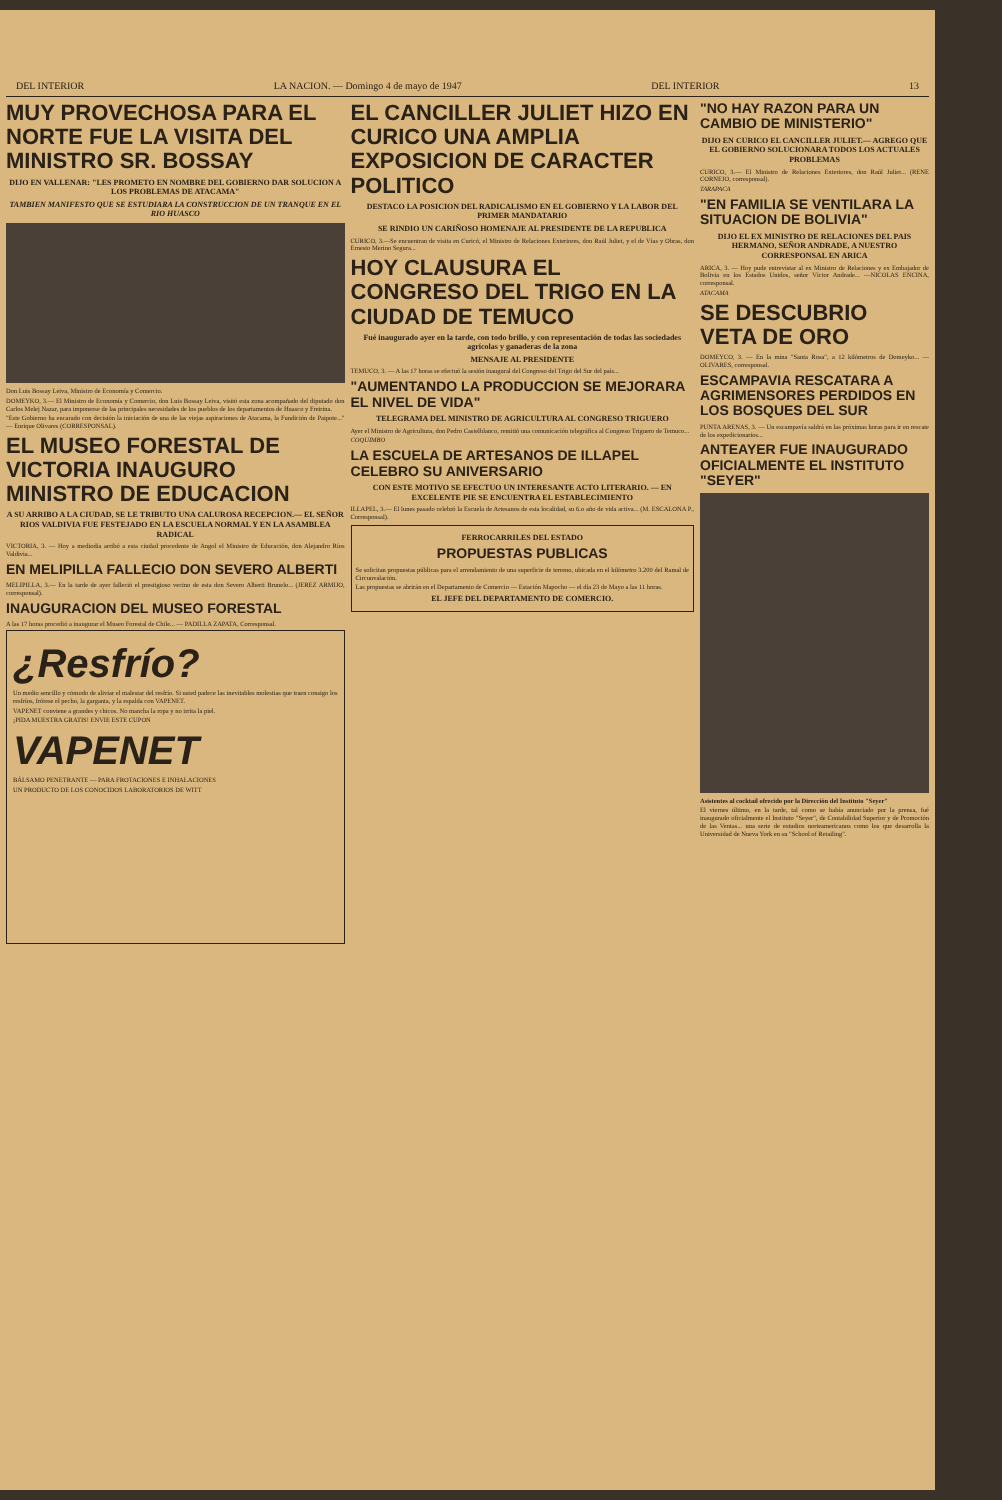DEL INTERIOR LA NACION. — Domingo 4 de mayo de 1947 DEL INTERIOR 13
MUY PROVECHOSA PARA EL NORTE FUE LA VISITA DEL MINISTRO SR. BOSSAY
DIJO EN VALLENAR: "LES PROMETO EN NOMBRE DEL GOBIERNO DAR SOLUCION A LOS PROBLEMAS DE ATACAMA"
TAMBIEN MANIFESTO QUE SE ESTUDIARA LA CONSTRUCCION DE UN TRANQUE EN EL RIO HUASCO
Don Luis Bossay Leiva, Ministro de Economía y Comercio.
DOMEYKO, 3.— El Ministro de Economía y Comercio, don Luis Bossay Leiva, visitó esta zona acompañado del diputado don Carlos Melej Nazar, para imponerse de las principales necesidades de los pueblos de los departamentos de Huasco y Freirina.
"Este Gobierno ha encarado con decisión la iniciación de una de las viejas aspiraciones de Atacama, la Fundición de Paipote..." — Enrique Olivares (CORRESPONSAL).
EL MUSEO FORESTAL DE VICTORIA INAUGURO MINISTRO DE EDUCACION
A SU ARRIBO A LA CIUDAD, SE LE TRIBUTO UNA CALUROSA RECEPCION.— EL SEÑOR RIOS VALDIVIA FUE FESTEJADO EN LA ESCUELA NORMAL Y EN LA ASAMBLEA RADICAL
VICTORIA, 3. — Hoy a mediodía arribó a esta ciudad procedente de Angol el Ministro de Educación, don Alejandro Ríos Valdivia...
EN MELIPILLA FALLECIO DON SEVERO ALBERTI
MELIPILLA, 3.— En la tarde de ayer falleció el prestigioso vecino de esta don Severo Alberti Brunelo... (JEREZ ARMIJO, corresponsal).
INAUGURACION DEL MUSEO FORESTAL
A las 17 horas procedió a inaugurar el Museo Forestal de Chile... — PADILLA ZAPATA, Corresponsal.
¿Resfrío?
Un medio sencillo y cómodo de aliviar el malestar del resfrío. Si usted padece las inevitables molestias que traen consigo los resfríos, frótese el pecho, la garganta, y la espalda con VAPENET.
VAPENET conviene a grandes y chicos. No mancha la ropa y no irrita la piel.
¡PIDA MUESTRA GRATIS! ENVIE ESTE CUPON
VAPENET
BÁLSAMO PENETRANTE — PARA FROTACIONES E INHALACIONES
UN PRODUCTO DE LOS CONOCIDOS LABORATORIOS DE WITT
EL CANCILLER JULIET HIZO EN CURICO UNA AMPLIA EXPOSICION DE CARACTER POLITICO
DESTACO LA POSICION DEL RADICALISMO EN EL GOBIERNO Y LA LABOR DEL PRIMER MANDATARIO
SE RINDIO UN CARIÑOSO HOMENAJE AL PRESIDENTE DE LA REPUBLICA
CURICO, 3.—Se encuentran de visita en Curicó, el Ministro de Relaciones Exteriores, don Raúl Juliet, y el de Vías y Obras, don Ernesto Merino Segura...
HOY CLAUSURA EL CONGRESO DEL TRIGO EN LA CIUDAD DE TEMUCO
Fué inaugurado ayer en la tarde, con todo brillo, y con representación de todas las sociedades agrícolas y ganaderas de la zona
MENSAJE AL PRESIDENTE
TEMUCO, 3. — A las 17 horas se efectuó la sesión inaugural del Congreso del Trigo del Sur del país...
"AUMENTANDO LA PRODUCCION SE MEJORARA EL NIVEL DE VIDA"
TELEGRAMA DEL MINISTRO DE AGRICULTURA AL CONGRESO TRIGUERO
Ayer el Ministro de Agricultura, don Pedro Castelblanco, remitió una comunicación telegráfica al Congreso Triguero de Temuco...
COQUIMBO
LA ESCUELA DE ARTESANOS DE ILLAPEL CELEBRO SU ANIVERSARIO
CON ESTE MOTIVO SE EFECTUO UN INTERESANTE ACTO LITERARIO. — EN EXCELENTE PIE SE ENCUENTRA EL ESTABLECIMIENTO
ILLAPEL, 3.— El lunes pasado celebró la Escuela de Artesanos de esta localidad, su 6.o año de vida activa... (M. ESCALONA P., Corresponsal).
FERROCARRILES DEL ESTADO
PROPUESTAS PUBLICAS
Se solicitan propuestas públicas para el arrendamiento de una superficie de terreno, ubicada en el kilómetro 3.200 del Ramal de Circunvalación.
Las propuestas se abrirán en el Departamento de Comercio — Estación Mapocho — el día 23 de Mayo a las 11 horas.
EL JEFE DEL DEPARTAMENTO DE COMERCIO.
"NO HAY RAZON PARA UN CAMBIO DE MINISTERIO"
DIJO EN CURICO EL CANCILLER JULIET.— AGREGO QUE EL GOBIERNO SOLUCIONARA TODOS LOS ACTUALES PROBLEMAS
CURICO, 3.— El Ministro de Relaciones Exteriores, don Raúl Juliet... (RENE CORNEJO, corresponsal).
TARAPACA
"EN FAMILIA SE VENTILARA LA SITUACION DE BOLIVIA"
DIJO EL EX MINISTRO DE RELACIONES DEL PAIS HERMANO, SEÑOR ANDRADE, A NUESTRO CORRESPONSAL EN ARICA
ARICA, 3. — Hoy pude entrevistar al ex Ministro de Relaciones y ex Embajador de Bolivia en los Estados Unidos, señor Víctor Andrade... —NICOLAS ENCINA, corresponsal.
ATACAMA
SE DESCUBRIO VETA DE ORO
DOMEYCO, 3. — En la mina "Santa Rosa", a 12 kilómetros de Domeyko... — OLIVARES, corresponsal.
ESCAMPAVIA RESCATARA A AGRIMENSORES PERDIDOS EN LOS BOSQUES DEL SUR
PUNTA ARENAS, 3. — Un escampavía saldrá en las próximas horas para ir en rescate de los expedicionarios...
ANTEAYER FUE INAUGURADO OFICIALMENTE EL INSTITUTO "SEYER"
Asistentes al cocktail ofrecido por la Dirección del Instituto "Seyer"
El viernes último, en la tarde, tal como se había anunciado por la prensa, fué inaugurado oficialmente el Instituto "Seyer", de Contabilidad Superior y de Promoción de las Ventas... una serie de estudios norteamericanos como los que desarrolla la Universidad de Nueva York en su "School of Retailing".